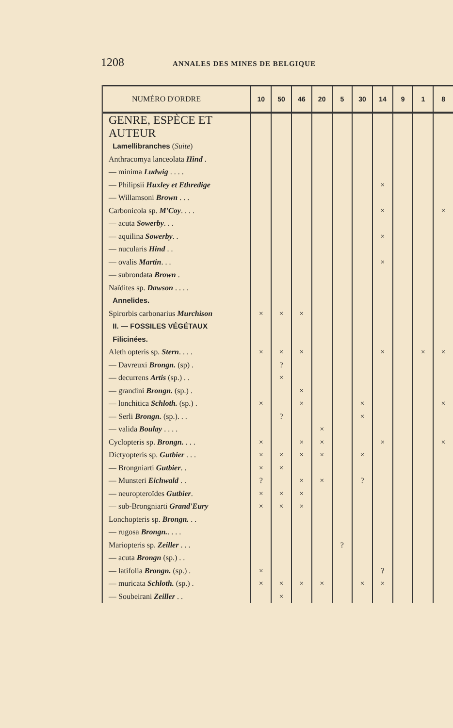1208 ANNALES DES MINES DE BELGIQUE
| NUMÉRO D'ORDRE | 10 | 50 | 46 | 20 | 5 | 30 | 14 | 9 | 1 | 8 |
| --- | --- | --- | --- | --- | --- | --- | --- | --- | --- | --- |
| GENRE, ESPÈCE ET AUTEUR | | | | | | | | | | |
| Lamellibranches ( Suite ) | | | | | | | | | | |
| Anthracomya lanceolata Hind . | | | | | | | | | | |
| — minima Ludwig . . . . | | | | | | | | | | |
| — Philipsii Huxley et Ethredige | | | | | | | × | | | |
| — Willamsoni Brown . . . | | | | | | | | | | |
| Carbonicola sp. M'Coy . . . . | | | | | | | × | | | × |
| — acuta Sowerby . . . | | | | | | | | | | |
| — aquilina Sowerby . . | | | | | | | × | | | |
| — nucularis Hind . . | | | | | | | | | | |
| — ovalis Martin . . . | | | | | | | × | | | |
| — subrondata Brown . | | | | | | | | | | |
| Naïdites sp. Dawson . . . . | | | | | | | | | | |
| Annelides. | | | | | | | | | | |
| Spirorbis carbonarius Murchison | × | × | × | | | | | | | |
| II. — FOSSILES VÉGÉTAUX | | | | | | | | | | |
| Filicinées. | | | | | | | | | | |
| Aleth opteris sp. Stern . . . . | × | × | × | | | | × | | × | × |
| — Davreuxi Brongn. (sp) . | | ? | | | | | | | | |
| — decurrens Artis (sp.) . . | | × | | | | | | | | |
| — grandini Brongn. (sp.) . | | | × | | | | | | | |
| — lonchitica Schloth. (sp.) . | × | | × | | | × | | | | × |
| — Serli Brongn. (sp.). . . | | ? | | | | × | | | | |
| — valida Boulay . . . . | | | | × | | | | | | |
| Cyclopteris sp. Brongn. . . . | × | | × | × | | | × | | | × |
| Dictyopteris sp. Gutbier . . . | × | × | × | × | | × | | | | |
| — Brongniarti Gutbier . . | × | × | | | | | | | | |
| — Munsteri Eichwald . . | ? | | × | × | | ? | | | | |
| — neuropteroïdes Gutbier . | × | × | × | | | | | | | |
| — sub-Brongniarti Grand'Eury | × | × | × | | | | | | | |
| Lonchopteris sp. Brongn. . . | | | | | | | | | | |
| — rugosa Brongn. . . . . | | | | | | | | | | |
| Mariopteris sp. Zeiller . . . | | | | | ? | | | | | |
| — acuta Brongn (sp.) . . | | | | | | | | | | |
| — latifolia Brongn. (sp.) . | × | | | | | | ? | | | |
| — muricata Schloth. (sp.) . | × | × | × | × | | × | × | | | |
| — Soubeirani Zeiller . . | | × | | | | | | | | |